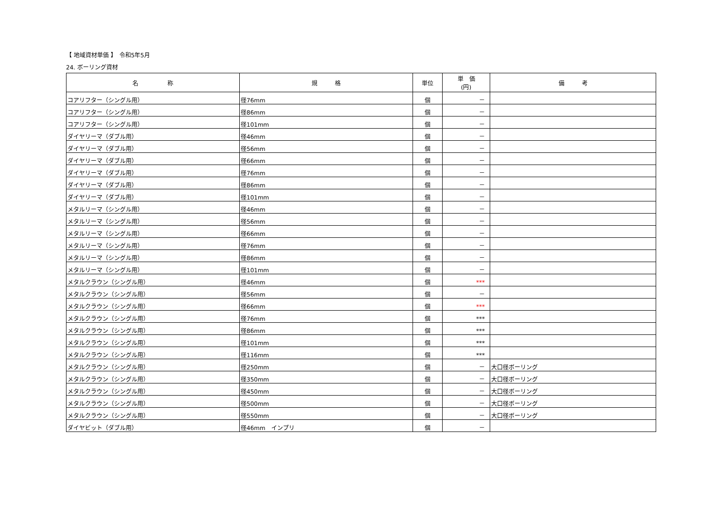【 地域資材単価 】　令和5年5月
24. ボーリング資材
| 名 称 | 規 格 | 単位 | 単 価 (円) | 備 考 |
| --- | --- | --- | --- | --- |
| コアリフター（シングル用） | 径76mm | 個 | － | |
| コアリフター（シングル用） | 径86mm | 個 | － | |
| コアリフター（シングル用） | 径101mm | 個 | － | |
| ダイヤリーマ（ダブル用） | 径46mm | 個 | － | |
| ダイヤリーマ（ダブル用） | 径56mm | 個 | － | |
| ダイヤリーマ（ダブル用） | 径66mm | 個 | － | |
| ダイヤリーマ（ダブル用） | 径76mm | 個 | － | |
| ダイヤリーマ（ダブル用） | 径86mm | 個 | － | |
| ダイヤリーマ（ダブル用） | 径101mm | 個 | － | |
| メタルリーマ（シングル用） | 径46mm | 個 | － | |
| メタルリーマ（シングル用） | 径56mm | 個 | － | |
| メタルリーマ（シングル用） | 径66mm | 個 | － | |
| メタルリーマ（シングル用） | 径76mm | 個 | － | |
| メタルリーマ（シングル用） | 径86mm | 個 | － | |
| メタルリーマ（シングル用） | 径101mm | 個 | － | |
| メタルクラウン（シングル用） | 径46mm | 個 | *** | |
| メタルクラウン（シングル用） | 径56mm | 個 | － | |
| メタルクラウン（シングル用） | 径66mm | 個 | *** | |
| メタルクラウン（シングル用） | 径76mm | 個 | *** | |
| メタルクラウン（シングル用） | 径86mm | 個 | *** | |
| メタルクラウン（シングル用） | 径101mm | 個 | *** | |
| メタルクラウン（シングル用） | 径116mm | 個 | *** | |
| メタルクラウン（シングル用） | 径250mm | 個 | － | 大口径ボーリング |
| メタルクラウン（シングル用） | 径350mm | 個 | － | 大口径ボーリング |
| メタルクラウン（シングル用） | 径450mm | 個 | － | 大口径ボーリング |
| メタルクラウン（シングル用） | 径500mm | 個 | － | 大口径ボーリング |
| メタルクラウン（シングル用） | 径550mm | 個 | － | 大口径ボーリング |
| ダイヤビット（ダブル用） | 径46mm インプリ | 個 | － | |